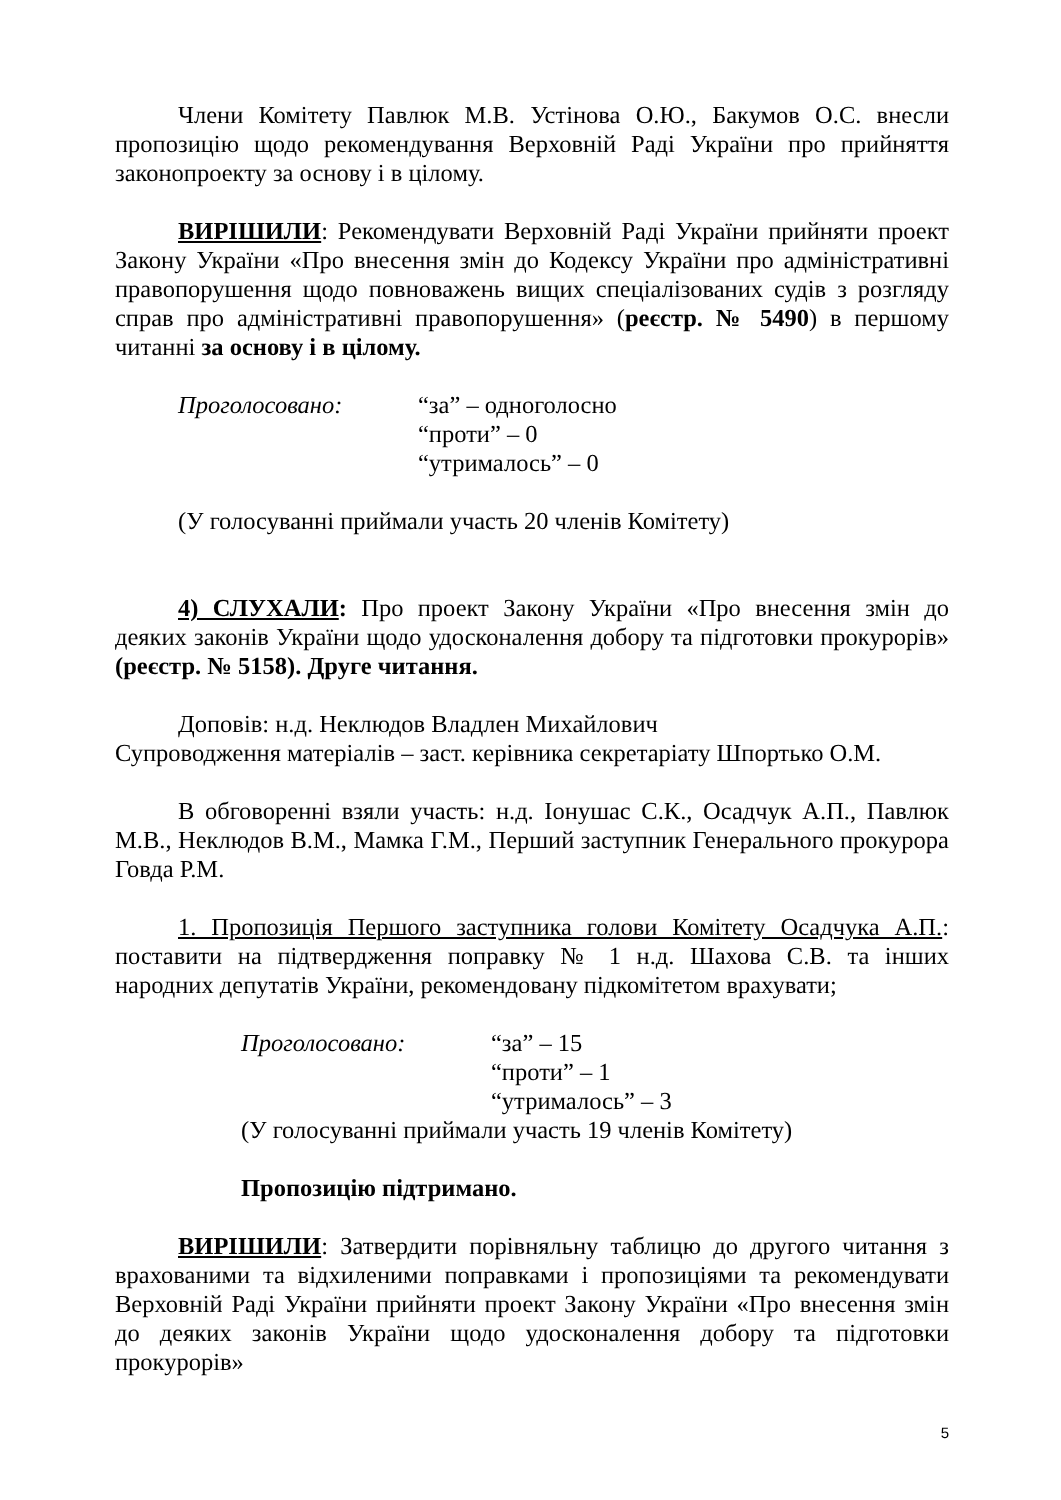Члени Комітету Павлюк М.В. Устінова О.Ю., Бакумов О.С. внесли пропозицію щодо рекомендування Верховній Раді України про прийняття законопроекту за основу і в цілому.
ВИРІШИЛИ: Рекомендувати Верховній Раді України прийняти проект Закону України «Про внесення змін до Кодексу України про адміністративні правопорушення щодо повноважень вищих спеціалізованих судів з розгляду справ про адміністративні правопорушення» (реєстр. № 5490) в першому читанні за основу і в цілому.
Проголосовано:
“за” – одноголосно
“проти” – 0
“утрималось” – 0
(У голосуванні приймали участь 20 членів Комітету)
4) СЛУХАЛИ: Про проект Закону України «Про внесення змін до деяких законів України щодо удосконалення добору та підготовки прокурорів» (реєстр. № 5158). Друге читання.
Доповів: н.д. Неклюдов Владлен Михайлович
Супроводження матеріалів – заст. керівника секретаріату Шпортько О.М.
В обговоренні взяли участь: н.д. Іонушас С.К., Осадчук А.П., Павлюк М.В., Неклюдов В.М., Мамка Г.М., Перший заступник Генерального прокурора Говда Р.М.
1. Пропозиція Першого заступника голови Комітету Осадчука А.П.: поставити на підтвердження поправку № 1 н.д. Шахова С.В. та інших народних депутатів України, рекомендовану підкомітетом врахувати;
Проголосовано:
“за” – 15
“проти” – 1
“утрималось” – 3
(У голосуванні приймали участь 19 членів Комітету)
Пропозицію підтримано.
ВИРІШИЛИ: Затвердити порівняльну таблицю до другого читання з врахованими та відхиленими поправками і пропозиціями та рекомендувати Верховній Раді України прийняти проект Закону України «Про внесення змін до деяких законів України щодо удосконалення добору та підготовки прокурорів»
5